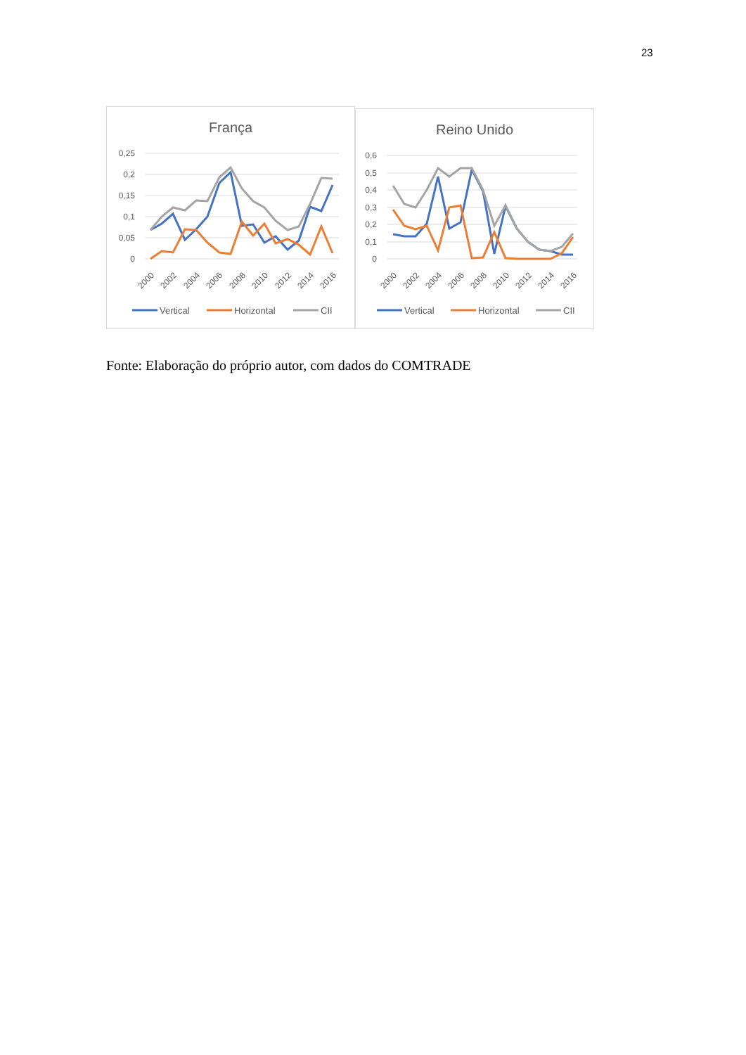23
França
0,25
0,2
0,15
0,1
0,05
0
2000
2002
2004
2006
2008
2010
2012
2014
2016
Vertical
Horizontal
CII
Reino Unido
0,6
0,5
0,4
0,3
0,2
0,1
0
2000
2002
2004
2006
2008
2010
2012
2014
2016
Vertical
Horizontal
CII
Fonte: Elaboração do próprio autor, com dados do COMTRADE